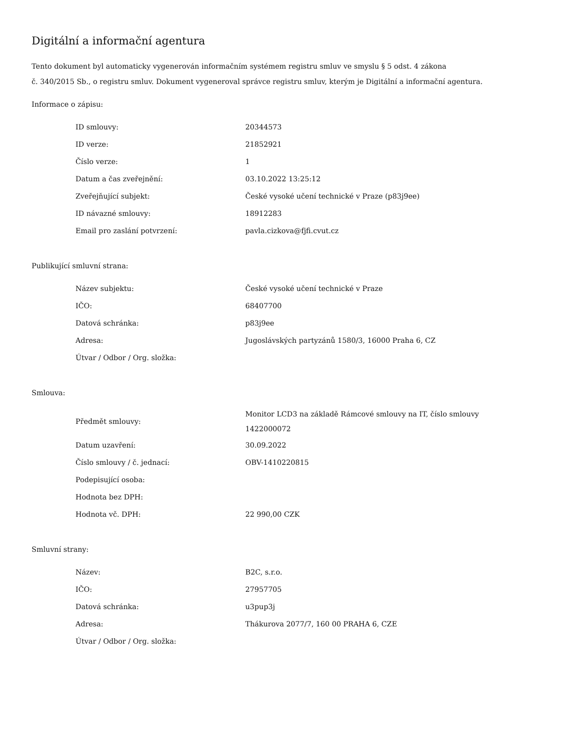Digitální a informační agentura
Tento dokument byl automaticky vygenerován informačním systémem registru smluv ve smyslu § 5 odst. 4 zákona
č. 340/2015 Sb., o registru smluv. Dokument vygeneroval správce registru smluv, kterým je Digitální a informační agentura.
Informace o zápisu:
| ID smlouvy: | 20344573 |
| ID verze: | 21852921 |
| Číslo verze: | 1 |
| Datum a čas zveřejnění: | 03.10.2022 13:25:12 |
| Zveřejňující subjekt: | České vysoké učení technické v Praze (p83j9ee) |
| ID návazné smlouvy: | 18912283 |
| Email pro zaslání potvrzení: | pavla.cizkova@fjfi.cvut.cz |
Publikující smluvní strana:
| Název subjektu: | České vysoké učení technické v Praze |
| IČO: | 68407700 |
| Datová schránka: | p83j9ee |
| Adresa: | Jugoslávských partyzánů 1580/3, 16000 Praha 6, CZ |
| Útvar / Odbor / Org. složka: | |
Smlouva:
| Předmět smlouvy: | Monitor LCD3 na základě Rámcové smlouvy na IT, číslo smlouvy 1422000072 |
| Datum uzavření: | 30.09.2022 |
| Číslo smlouvy / č. jednací: | OBV-1410220815 |
| Podepisující osoba: | |
| Hodnota bez DPH: | |
| Hodnota vč. DPH: | 22 990,00 CZK |
Smluvní strany:
| Název: | B2C, s.r.o. |
| IČO: | 27957705 |
| Datová schránka: | u3pup3j |
| Adresa: | Thákurova 2077/7, 160 00 PRAHA 6, CZE |
| Útvar / Odbor / Org. složka: | |